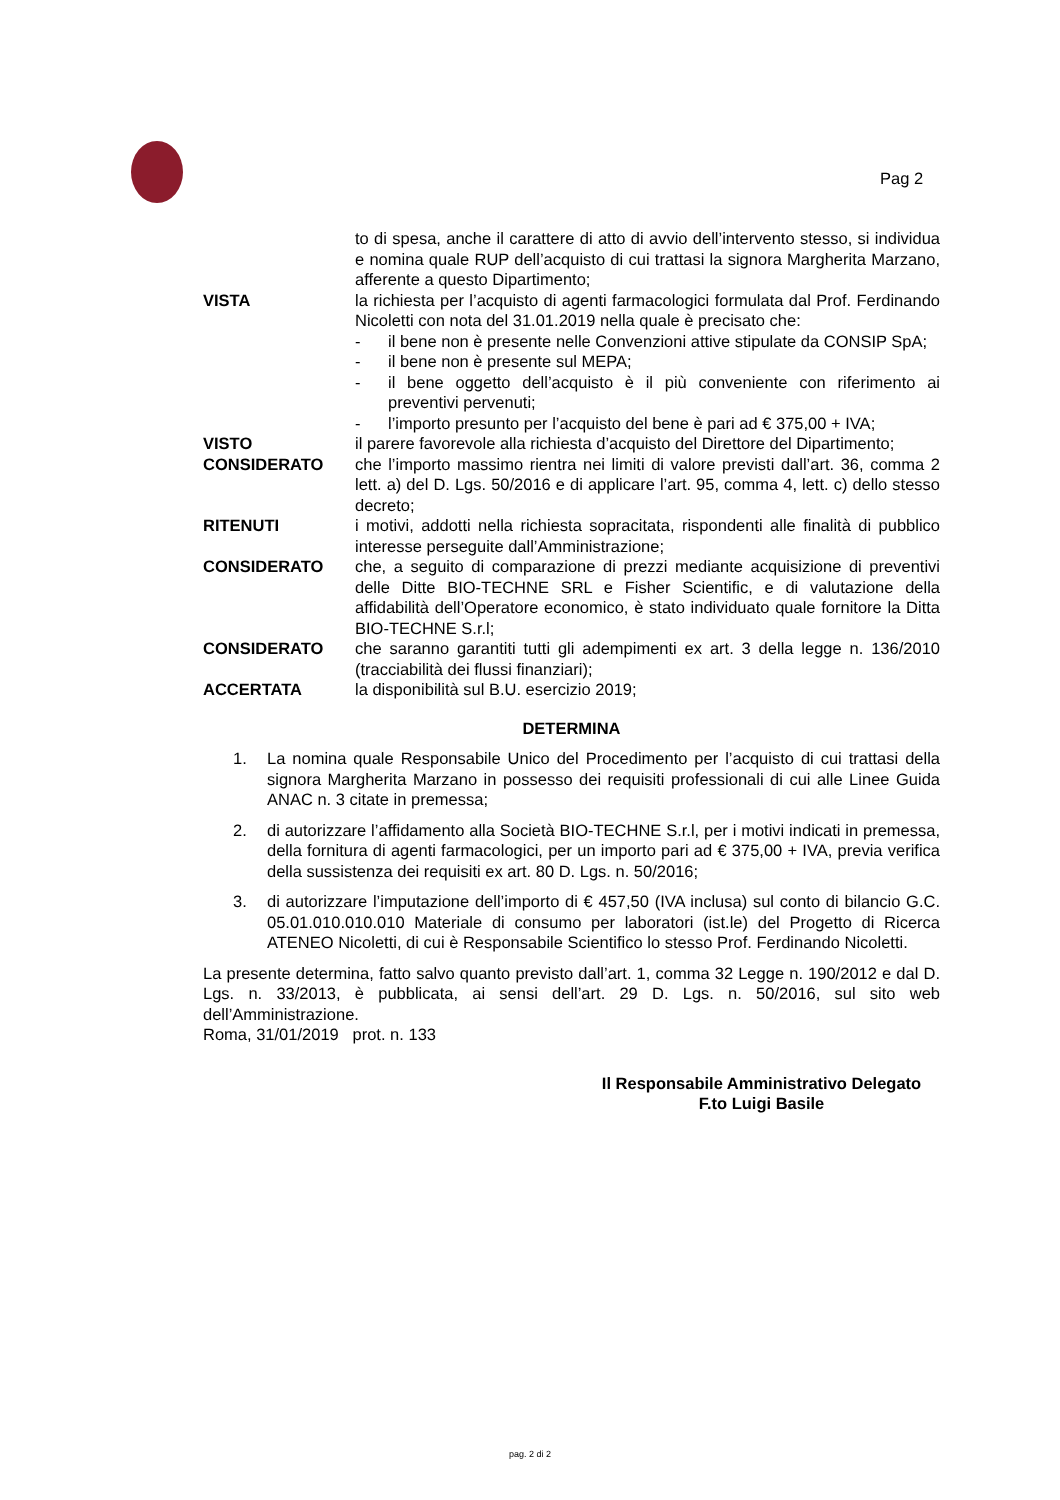Pag 2
to di spesa, anche il carattere di atto di avvio dell’intervento stesso, si individua e nomina quale RUP dell’acquisto di cui trattasi la signora Margherita Marzano, afferente a questo Dipartimento;
VISTA la richiesta per l’acquisto di agenti farmacologici formulata dal Prof. Ferdinando Nicoletti con nota del 31.01.2019 nella quale è precisato che:
- il bene non è presente nelle Convenzioni attive stipulate da CONSIP SpA;
- il bene non è presente sul MEPA;
- il bene oggetto dell’acquisto è il più conveniente con riferimento ai preventivi pervenuti;
- l’importo presunto per l’acquisto del bene è pari ad € 375,00 + IVA;
VISTO il parere favorevole alla richiesta d’acquisto del Direttore del Dipartimento;
CONSIDERATO che l’importo massimo rientra nei limiti di valore previsti dall’art. 36, comma 2 lett. a) del D. Lgs. 50/2016 e di applicare l’art. 95, comma 4, lett. c) dello stesso decreto;
RITENUTI i motivi, addotti nella richiesta sopracitata, rispondenti alle finalità di pubblico interesse perseguite dall’Amministrazione;
CONSIDERATO che, a seguito di comparazione di prezzi mediante acquisizione di preventivi delle Ditte BIO-TECHNE SRL e Fisher Scientific, e di valutazione della affidabilità dell’Operatore economico, è stato individuato quale fornitore la Ditta BIO-TECHNE S.r.l;
CONSIDERATO che saranno garantiti tutti gli adempimenti ex art. 3 della legge n. 136/2010 (tracciabilità dei flussi finanziari);
ACCERTATA la disponibilità sul B.U. esercizio 2019;
DETERMINA
1. La nomina quale Responsabile Unico del Procedimento per l’acquisto di cui trattasi della signora Margherita Marzano in possesso dei requisiti professionali di cui alle Linee Guida ANAC n. 3 citate in premessa;
2. di autorizzare l’affidamento alla Società BIO-TECHNE S.r.l, per i motivi indicati in premessa, della fornitura di agenti farmacologici, per un importo pari ad € 375,00 + IVA, previa verifica della sussistenza dei requisiti ex art. 80 D. Lgs. n. 50/2016;
3. di autorizzare l’imputazione dell’importo di € 457,50 (IVA inclusa) sul conto di bilancio G.C. 05.01.010.010.010 Materiale di consumo per laboratori (ist.le) del Progetto di Ricerca ATENEO Nicoletti, di cui è Responsabile Scientifico lo stesso Prof. Ferdinando Nicoletti.
La presente determina, fatto salvo quanto previsto dall’art. 1, comma 32 Legge n. 190/2012 e dal D. Lgs. n. 33/2013, è pubblicata, ai sensi dell’art. 29 D. Lgs. n. 50/2016, sul sito web dell’Amministrazione.
Roma, 31/01/2019 prot. n. 133
Il Responsabile Amministrativo Delegato
F.to Luigi Basile
pag. 2 di 2